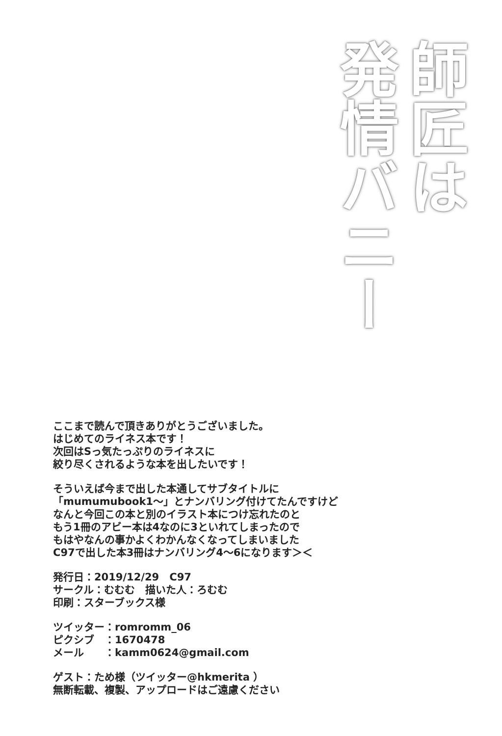師匠は
発情バニー
ここまで読んで頂きありがとうございました。
はじめてのライネス本です！
次回はSっ気たっぷりのライネスに
絞り尽くされるような本を出したいです！
そういえば今まで出した本通してサブタイトルに
「mumumubook1～」とナンバリング付けてたんですけど
なんと今回この本と別のイラスト本につけ忘れたのと
もう1冊のアビー本は4なのに3といれてしまったので
もはやなんの事かよくわかんなくなってしまいました
C97で出した本3冊はナンバリング4～6になります＞＜
発行日：2019/12/29　C97
サークル：むむむ　描いた人：ろむむ
印刷：スターブックス様
ツイッター：romromm_06
ピクシブ　：1670478
メール　　：kamm0624@gmail.com
ゲスト：ため様（ツイッター@hkmerita ）
無断転載、複製、アップロードはご遠慮ください